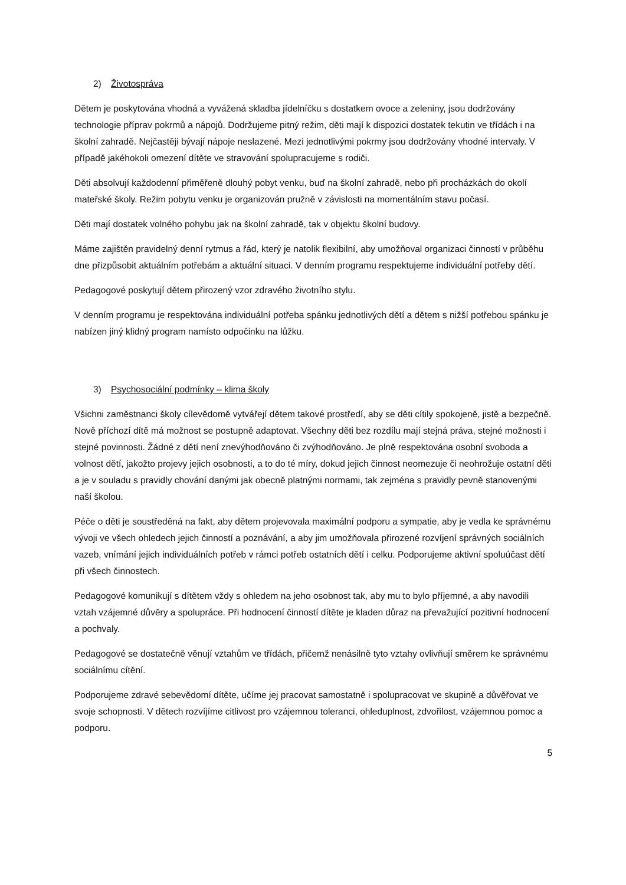2) Životospráva
Dětem je poskytována vhodná a vyvážená skladba jídelníčku s dostatkem ovoce a zeleniny, jsou dodržovány technologie příprav pokrmů a nápojů. Dodržujeme pitný režim, děti mají k dispozici dostatek tekutin ve třídách i na školní zahradě. Nejčastěji bývají nápoje neslazené. Mezi jednotlivými pokrmy jsou dodržovány vhodné intervaly. V případě jakéhokoli omezení dítěte ve stravování spolupracujeme s rodiči.
Děti absolvují každodenní přiměřeně dlouhý pobyt venku, buď na školní zahradě, nebo při procházkách do okolí mateřské školy. Režim pobytu venku je organizován pružně v závislosti na momentálním stavu počasí.
Děti mají dostatek volného pohybu jak na školní zahradě, tak v objektu školní budovy.
Máme zajištěn pravidelný denní rytmus a řád, který je natolik flexibilní, aby umožňoval organizaci činností v průběhu dne přizpůsobit aktuálním potřebám a aktuální situaci. V denním programu respektujeme individuální potřeby dětí.
Pedagogové poskytují dětem přirozený vzor zdravého životního stylu.
V denním programu je respektována individuální potřeba spánku jednotlivých dětí a dětem s nižší potřebou spánku je nabízen jiný klidný program namísto odpočinku na lůžku.
3) Psychosociální podmínky – klima školy
Všichni zaměstnanci školy cílevědomě vytvářejí dětem takové prostředí, aby se děti cítily spokojeně, jistě a bezpečně. Nově příchozí dítě má možnost se postupně adaptovat. Všechny děti bez rozdílu mají stejná práva, stejné možnosti i stejné povinnosti. Žádné z dětí není znevýhodňováno či zvýhodňováno. Je plně respektována osobní svoboda a volnost dětí, jakožto projevy jejich osobnosti, a to do té míry, dokud jejich činnost neomezuje či neohrožuje ostatní děti a je v souladu s pravidly chování danými jak obecně platnými normami, tak zejména s pravidly pevně stanovenými naší školou.
Péče o děti je soustředěná na fakt, aby dětem projevovala maximální podporu a sympatie, aby je vedla ke správnému vývoji ve všech ohledech jejich činností a poznávání, a aby jim umožňovala přirozené rozvíjení správných sociálních vazeb, vnímání jejich individuálních potřeb v rámci potřeb ostatních dětí i celku. Podporujeme aktivní spoluúčast dětí při všech činnostech.
Pedagogové komunikují s dítětem vždy s ohledem na jeho osobnost tak, aby mu to bylo příjemné, a aby navodili vztah vzájemné důvěry a spolupráce. Při hodnocení činností dítěte je kladen důraz na převažující pozitivní hodnocení a pochvaly.
Pedagogové se dostatečně věnují vztahům ve třídách, přičemž nenásilně tyto vztahy ovlivňují směrem ke správnému sociálnímu cítění.
Podporujeme zdravé sebevědomí dítěte, učíme jej pracovat samostatně i spolupracovat ve skupině a důvěřovat ve svoje schopnosti. V dětech rozvíjíme citlivost pro vzájemnou toleranci, ohleduplnost, zdvořilost, vzájemnou pomoc a podporu.
5